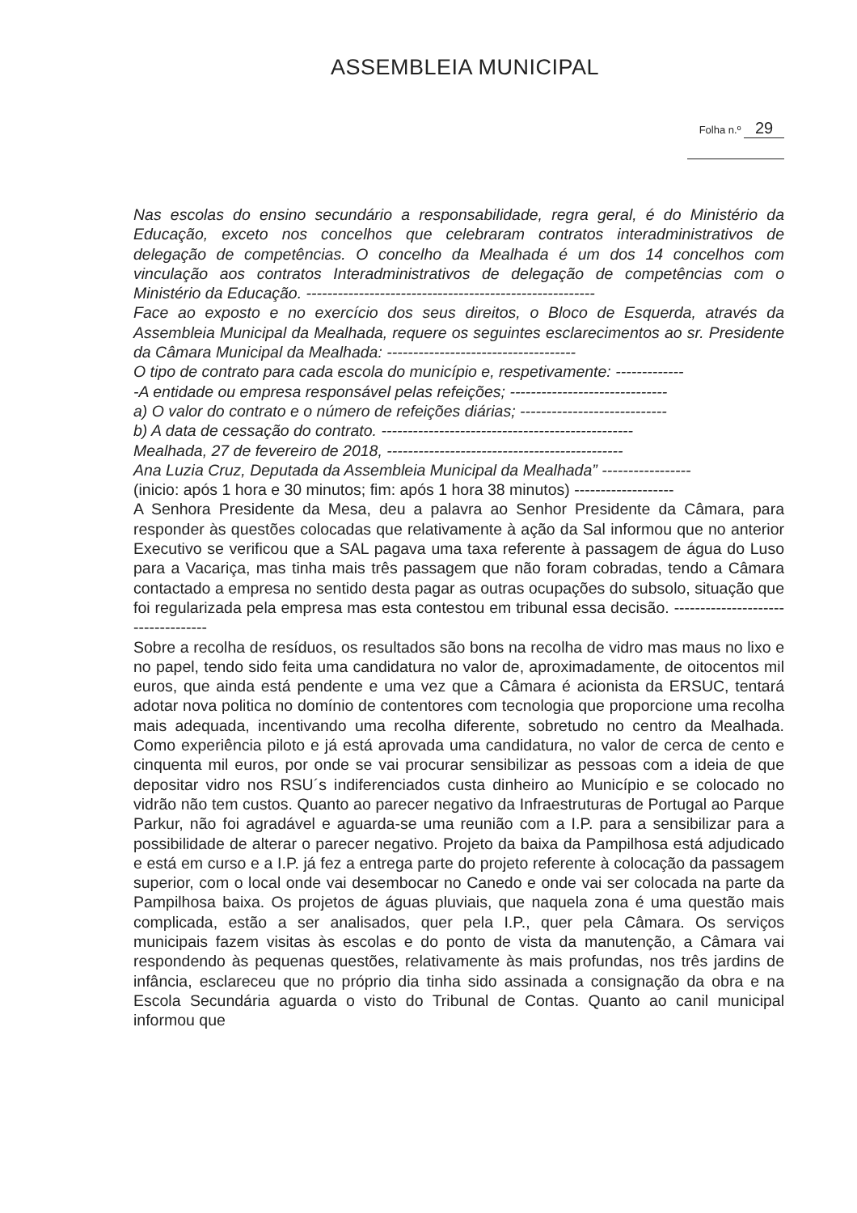ASSEMBLEIA MUNICIPAL
Folha n.º 29
Nas escolas do ensino secundário a responsabilidade, regra geral, é do Ministério da Educação, exceto nos concelhos que celebraram contratos interadministrativos de delegação de competências. O concelho da Mealhada é um dos 14 concelhos com vinculação aos contratos Interadministrativos de delegação de competências com o Ministério da Educação. -------------------------------------------------------
Face ao exposto e no exercício dos seus direitos, o Bloco de Esquerda, através da Assembleia Municipal da Mealhada, requere os seguintes esclarecimentos ao sr. Presidente da Câmara Municipal da Mealhada: ------------------------------------
O tipo de contrato para cada escola do município e, respetivamente: -------------
-A entidade ou empresa responsável pelas refeições; ------------------------------
a) O valor do contrato e o número de refeições diárias; ----------------------------
b) A data de cessação do contrato. ------------------------------------------------
Mealhada, 27 de fevereiro de 2018, ---------------------------------------------
Ana Luzia Cruz, Deputada da Assembleia Municipal da Mealhada” -----------------
(inicio: após 1 hora e 30 minutos; fim: após 1 hora 38 minutos) -------------------
A Senhora Presidente da Mesa, deu a palavra ao Senhor Presidente da Câmara, para responder às questões colocadas que relativamente à ação da Sal informou que no anterior Executivo se verificou que a SAL pagava uma taxa referente à passagem de água do Luso para a Vacariça, mas tinha mais três passagem que não foram cobradas, tendo a Câmara contactado a empresa no sentido desta pagar as outras ocupações do subsolo, situação que foi regularizada pela empresa mas esta contestou em tribunal essa decisão. -----------------------------------
Sobre a recolha de resíduos, os resultados são bons na recolha de vidro mas maus no lixo e no papel, tendo sido feita uma candidatura no valor de, aproximadamente, de oitocentos mil euros, que ainda está pendente e uma vez que a Câmara é acionista da ERSUC, tentará adotar nova politica no domínio de contentores com tecnologia que proporcione uma recolha mais adequada, incentivando uma recolha diferente, sobretudo no centro da Mealhada. Como experiência piloto e já está aprovada uma candidatura, no valor de cerca de cento e cinquenta mil euros, por onde se vai procurar sensibilizar as pessoas com a ideia de que depositar vidro nos RSU´s indiferenciados custa dinheiro ao Município e se colocado no vidrão não tem custos. Quanto ao parecer negativo da Infraestruturas de Portugal ao Parque Parkur, não foi agradável e aguarda-se uma reunião com a I.P. para a sensibilizar para a possibilidade de alterar o parecer negativo. Projeto da baixa da Pampilhosa está adjudicado e está em curso e a I.P. já fez a entrega parte do projeto referente à colocação da passagem superior, com o local onde vai desembocar no Canedo e onde vai ser colocada na parte da Pampilhosa baixa. Os projetos de águas pluviais, que naquela zona é uma questão mais complicada, estão a ser analisados, quer pela I.P., quer pela Câmara. Os serviços municipais fazem visitas às escolas e do ponto de vista da manutenção, a Câmara vai respondendo às pequenas questões, relativamente às mais profundas, nos três jardins de infância, esclareceu que no próprio dia tinha sido assinada a consignação da obra e na Escola Secundária aguarda o visto do Tribunal de Contas. Quanto ao canil municipal informou que